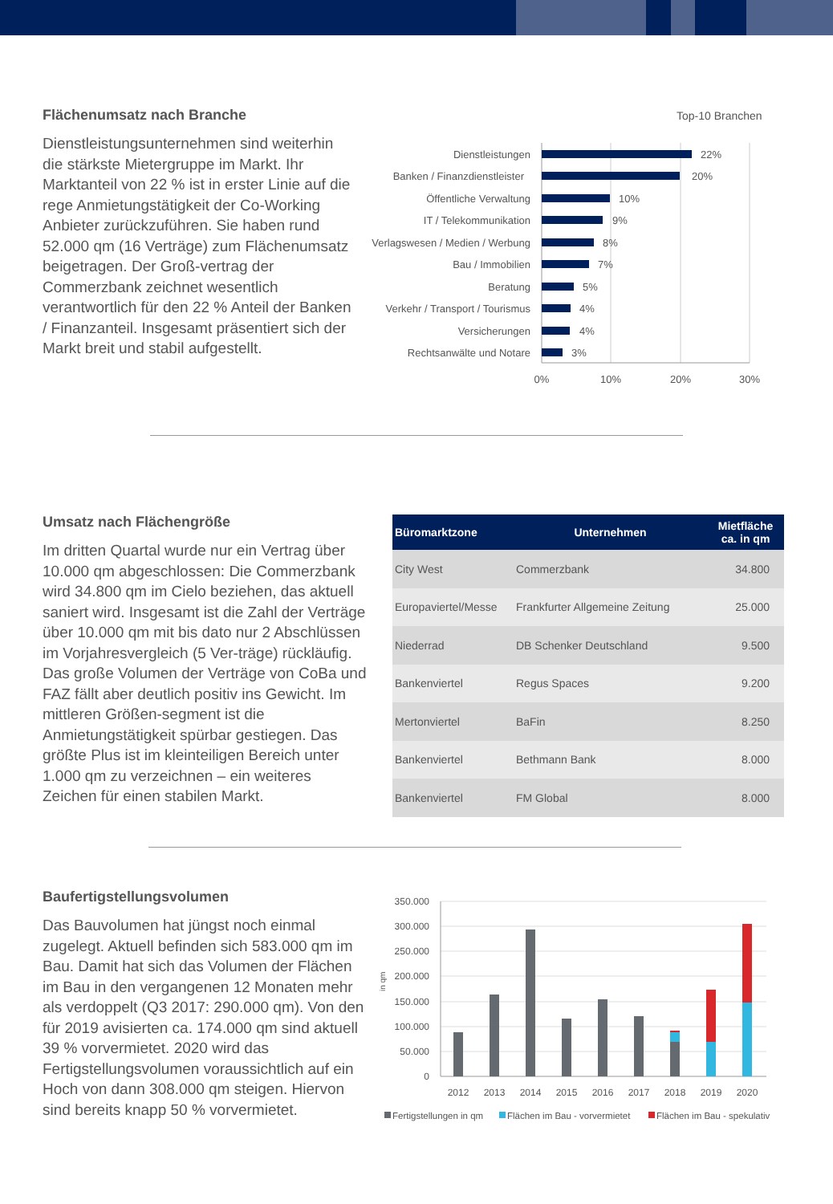Flächenumsatz nach Branche
Dienstleistungsunternehmen sind weiterhin die stärkste Mietergruppe im Markt. Ihr Marktanteil von 22 % ist in erster Linie auf die rege Anmietungstätigkeit der Co-Working Anbieter zurückzuführen. Sie haben rund 52.000 qm (16 Verträge) zum Flächenumsatz beigetragen. Der Groß-vertrag der Commerzbank zeichnet wesentlich verantwortlich für den 22 % Anteil der Banken / Finanzanteil. Insgesamt präsentiert sich der Markt breit und stabil aufgestellt.
Top-10 Branchen
Dienstleistungen
Banken / Finanzdienstleister
Öffentliche Verwaltung
IT / Telekommunikation
Verlagswesen / Medien / Werbung
Bau / Immobilien
Beratung
Verkehr / Transport / Tourismus
Versicherungen
Rechtsanwälte und Notare
22%
20%
10%
9%
8%
7%
5%
4%
4%
3%
0%
10%
20%
30%
Umsatz nach Flächengröße
Im dritten Quartal wurde nur ein Vertrag über 10.000 qm abgeschlossen: Die Commerzbank wird 34.800 qm im Cielo beziehen, das aktuell saniert wird. Insgesamt ist die Zahl der Verträge über 10.000 qm mit bis dato nur 2 Abschlüssen im Vorjahresvergleich (5 Ver-träge) rückläufig. Das große Volumen der Verträge von CoBa und FAZ fällt aber deutlich positiv ins Gewicht. Im mittleren Größen-segment ist die Anmietungstätigkeit spürbar gestiegen. Das größte Plus ist im kleinteiligen Bereich unter 1.000 qm zu verzeichnen – ein weiteres Zeichen für einen stabilen Markt.
| Büromarktzone | Unternehmen | Mietfläche ca. in qm |
| --- | --- | --- |
| City West | Commerzbank | 34.800 |
| Europaviertel/Messe | Frankfurter Allgemeine Zeitung | 25.000 |
| Niederrad | DB Schenker Deutschland | 9.500 |
| Bankenviertel | Regus Spaces | 9.200 |
| Mertonviertel | BaFin | 8.250 |
| Bankenviertel | Bethmann Bank | 8.000 |
| Bankenviertel | FM Global | 8.000 |
Baufertigstellungsvolumen
Das Bauvolumen hat jüngst noch einmal zugelegt. Aktuell befinden sich 583.000 qm im Bau. Damit hat sich das Volumen der Flächen im Bau in den vergangenen 12 Monaten mehr als verdoppelt (Q3 2017: 290.000 qm). Von den für 2019 avisierten ca. 174.000 qm sind aktuell 39 % vorvermietet. 2020 wird das Fertigstellungsvolumen voraussichtlich auf ein Hoch von dann 308.000 qm steigen. Hiervon sind bereits knapp 50 % vorvermietet.
350.000
300.000
250.000
200.000
150.000
100.000
50.000
0
in qm
2012
2013
2014
2015
2016
2017
2018
2019
2020
Fertigstellungen in qm
Flächen im Bau - vorvermietet
Flächen im Bau - spekulativ